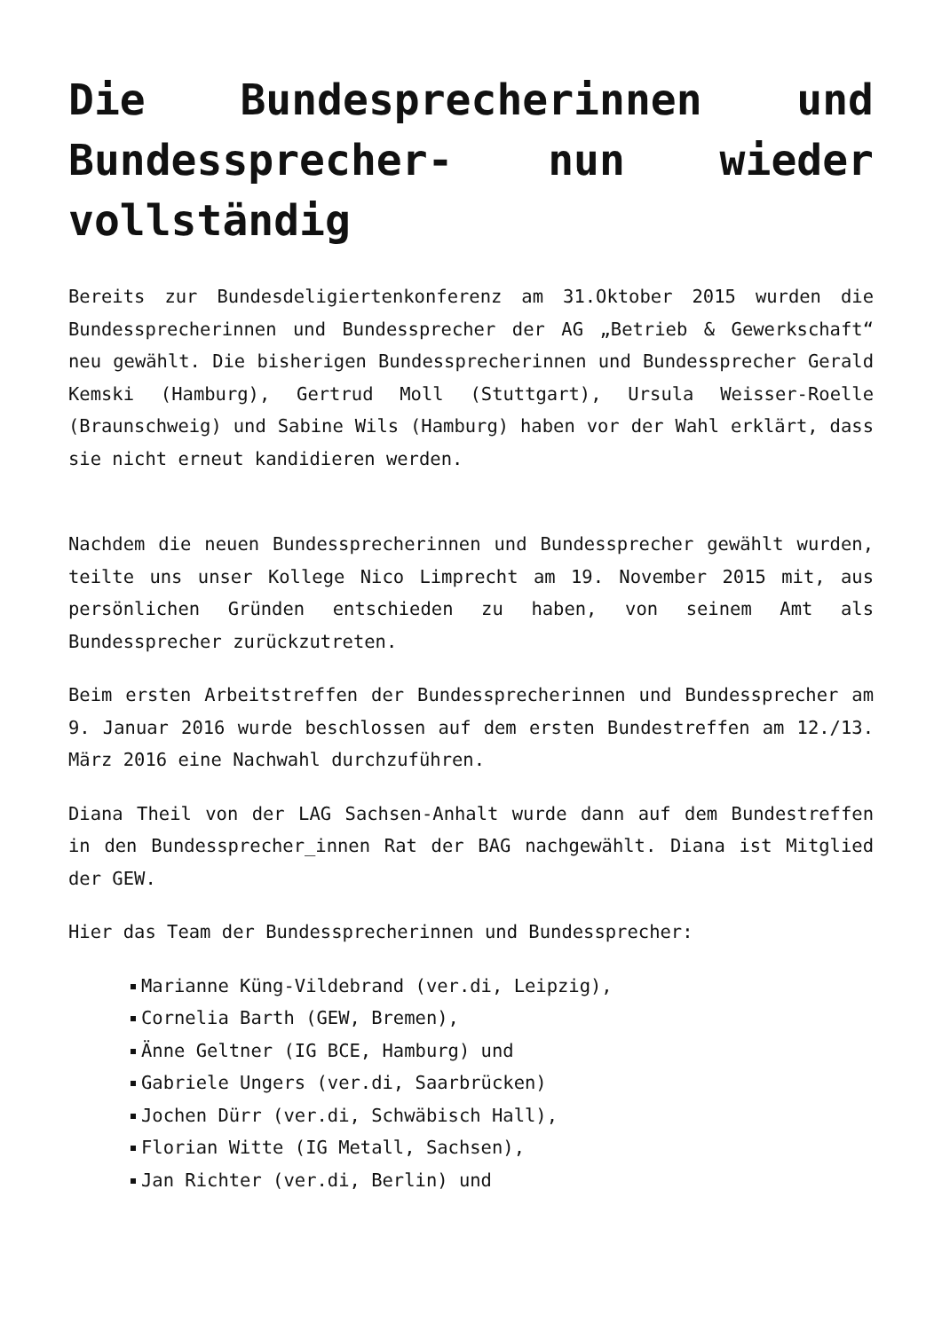Die Bundesprecherinnen und Bundessprecher- nun wieder vollständig
Bereits zur Bundesdeligiertenkonferenz am 31.Oktober 2015 wurden die Bundessprecherinnen und Bundessprecher der AG „Betrieb & Gewerkschaft“ neu gewählt. Die bisherigen Bundessprecherinnen und Bundessprecher Gerald Kemski (Hamburg), Gertrud Moll (Stuttgart), Ursula Weisser-Roelle (Braunschweig) und Sabine Wils (Hamburg) haben vor der Wahl erklärt, dass sie nicht erneut kandidieren werden.
Nachdem die neuen Bundessprecherinnen und Bundessprecher gewählt wurden, teilte uns unser Kollege Nico Limprecht am 19. November 2015 mit, aus persönlichen Gründen entschieden zu haben, von seinem Amt als Bundessprecher zurückzutreten.
Beim ersten Arbeitstreffen der Bundessprecherinnen und Bundessprecher am 9. Januar 2016 wurde beschlossen auf dem ersten Bundestreffen am 12./13. März 2016 eine Nachwahl durchzuführen.
Diana Theil von der LAG Sachsen-Anhalt wurde dann auf dem Bundestreffen in den Bundessprecher_innen Rat der BAG nachgewählt. Diana ist Mitglied der GEW.
Hier das Team der Bundessprecherinnen und Bundessprecher:
Marianne Küng-Vildebrand (ver.di, Leipzig),
Cornelia Barth (GEW, Bremen),
Änne Geltner (IG BCE, Hamburg) und
Gabriele Ungers (ver.di, Saarbrücken)
Jochen Dürr (ver.di, Schwäbisch Hall),
Florian Witte (IG Metall, Sachsen),
Jan Richter (ver.di, Berlin) und